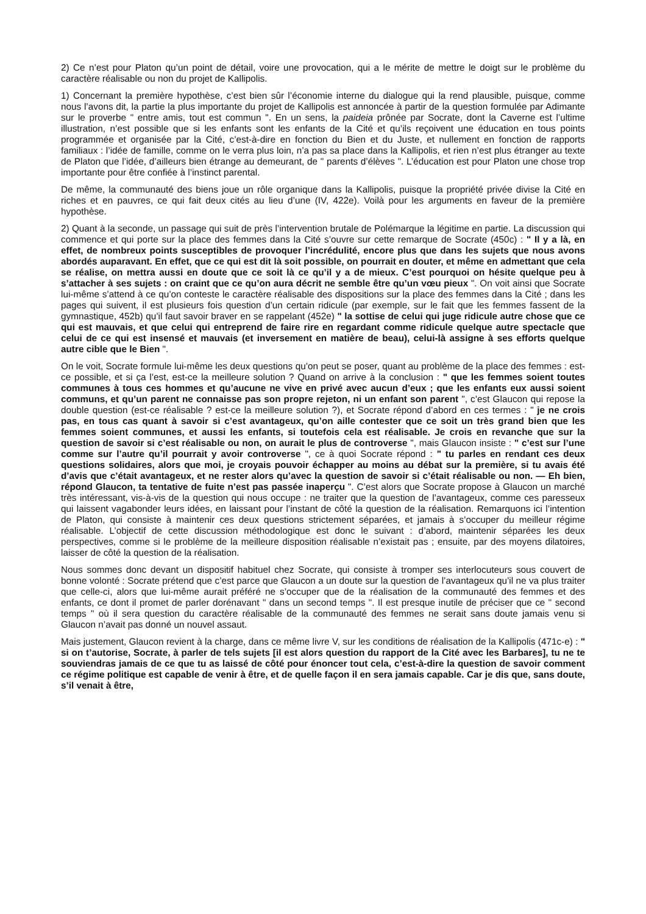2) Ce n’est pour Platon qu’un point de détail, voire une provocation, qui a le mérite de mettre le doigt sur le problème du caractère réalisable ou non du projet de Kallipolis.
1) Concernant la première hypothèse, c’est bien sûr l’économie interne du dialogue qui la rend plausible, puisque, comme nous l’avons dit, la partie la plus importante du projet de Kallipolis est annoncée à partir de la question formulée par Adimante sur le proverbe " entre amis, tout est commun ". En un sens, la paideia prônée par Socrate, dont la Caverne est l’ultime illustration, n’est possible que si les enfants sont les enfants de la Cité et qu’ils reçoivent une éducation en tous points programmée et organisée par la Cité, c’est-à-dire en fonction du Bien et du Juste, et nullement en fonction de rapports familiaux : l’idée de famille, comme on le verra plus loin, n’a pas sa place dans la Kallipolis, et rien n’est plus étranger au texte de Platon que l’idée, d’ailleurs bien étrange au demeurant, de " parents d’élèves ". L’éducation est pour Platon une chose trop importante pour être confiée à l’instinct parental.
De même, la communauté des biens joue un rôle organique dans la Kallipolis, puisque la propriété privée divise la Cité en riches et en pauvres, ce qui fait deux cités au lieu d’une (IV, 422e). Voilà pour les arguments en faveur de la première hypothèse.
2) Quant à la seconde, un passage qui suit de près l’intervention brutale de Polémarque la légitime en partie. La discussion qui commence et qui porte sur la place des femmes dans la Cité s’ouvre sur cette remarque de Socrate (450c) : " Il y a là, en effet, de nombreux points susceptibles de provoquer l’incrédulité, encore plus que dans les sujets que nous avons abordés auparavant. En effet, que ce qui est dit là soit possible, on pourrait en douter, et même en admettant que cela se réalise, on mettra aussi en doute que ce soit là ce qu’il y a de mieux. C’est pourquoi on hésite quelque peu à s’attacher à ses sujets : on craint que ce qu’on aura décrit ne semble être qu’un vœu pieux ". On voit ainsi que Socrate lui-même s’attend à ce qu’on conteste le caractère réalisable des dispositions sur la place des femmes dans la Cité ; dans les pages qui suivent, il est plusieurs fois question d’un certain ridicule (par exemple, sur le fait que les femmes fassent de la gymnastique, 452b) qu’il faut savoir braver en se rappelant (452e) " la sottise de celui qui juge ridicule autre chose que ce qui est mauvais, et que celui qui entreprend de faire rire en regardant comme ridicule quelque autre spectacle que celui de ce qui est insensé et mauvais (et inversement en matière de beau), celui-là assigne à ses efforts quelque autre cible que le Bien ".
On le voit, Socrate formule lui-même les deux questions qu’on peut se poser, quant au problème de la place des femmes : est-ce possible, et si ça l’est, est-ce la meilleure solution ? Quand on arrive à la conclusion : " que les femmes soient toutes communes à tous ces hommes et qu’aucune ne vive en privé avec aucun d’eux ; que les enfants eux aussi soient communs, et qu’un parent ne connaisse pas son propre rejeton, ni un enfant son parent ", c’est Glaucon qui repose la double question (est-ce réalisable ? est-ce la meilleure solution ?), et Socrate répond d’abord en ces termes : " je ne crois pas, en tous cas quant à savoir si c’est avantageux, qu’on aille contester que ce soit un très grand bien que les femmes soient communes, et aussi les enfants, si toutefois cela est réalisable. Je crois en revanche que sur la question de savoir si c’est réalisable ou non, on aurait le plus de controverse ", mais Glaucon insiste : " c’est sur l’une comme sur l’autre qu’il pourrait y avoir controverse ", ce à quoi Socrate répond : " tu parles en rendant ces deux questions solidaires, alors que moi, je croyais pouvoir échapper au moins au débat sur la première, si tu avais été d’avis que c’était avantageux, et ne rester alors qu’avec la question de savoir si c’était réalisable ou non. — Eh bien, répond Glaucon, ta tentative de fuite n’est pas passée inaperçu ". C’est alors que Socrate propose à Glaucon un marché très intéressant, vis-à-vis de la question qui nous occupe : ne traiter que la question de l’avantageux, comme ces paresseux qui laissent vagabonder leurs idées, en laissant pour l’instant de côté la question de la réalisation. Remarquons ici l’intention de Platon, qui consiste à maintenir ces deux questions strictement séparées, et jamais à s’occuper du meilleur régime réalisable. L’objectif de cette discussion méthodologique est donc le suivant : d’abord, maintenir séparées les deux perspectives, comme si le problème de la meilleure disposition réalisable n’existait pas ; ensuite, par des moyens dilatoires, laisser de côté la question de la réalisation.
Nous sommes donc devant un dispositif habituel chez Socrate, qui consiste à tromper ses interlocuteurs sous couvert de bonne volonté : Socrate prétend que c’est parce que Glaucon a un doute sur la question de l’avantageux qu’il ne va plus traiter que celle-ci, alors que lui-même aurait préféré ne s’occuper que de la réalisation de la communauté des femmes et des enfants, ce dont il promet de parler dorénavant " dans un second temps ". Il est presque inutile de préciser que ce " second temps " où il sera question du caractère réalisable de la communauté des femmes ne serait sans doute jamais venu si Glaucon n’avait pas donné un nouvel assaut.
Mais justement, Glaucon revient à la charge, dans ce même livre V, sur les conditions de réalisation de la Kallipolis (471c-e) : " si on t’autorise, Socrate, à parler de tels sujets [il est alors question du rapport de la Cité avec les Barbares], tu ne te souviendras jamais de ce que tu as laissé de côté pour énoncer tout cela, c’est-à-dire la question de savoir comment ce régime politique est capable de venir à être, et de quelle façon il en sera jamais capable. Car je dis que, sans doute, s’il venait à être,